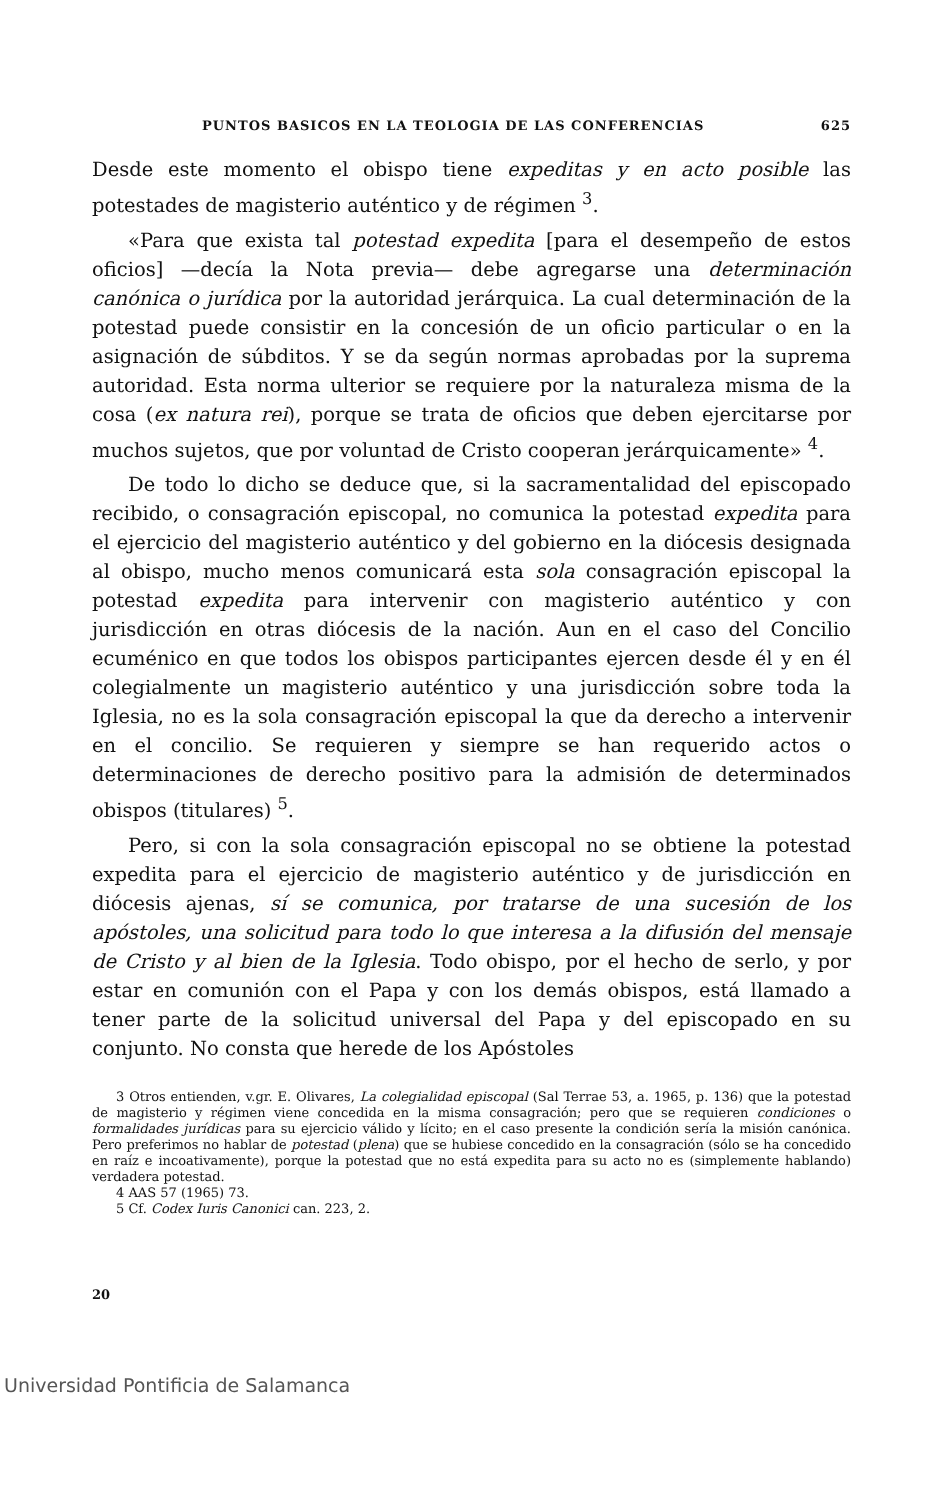PUNTOS BASICOS EN LA TEOLOGIA DE LAS CONFERENCIAS 625
Desde este momento el obispo tiene expeditas y en acto posible las potestades de magisterio auténtico y de régimen <sup>3</sup>.
«Para que exista tal potestad expedita [para el desempeño de estos oficios] —decía la Nota previa— debe agregarse una determinación canónica o jurídica por la autoridad jerárquica. La cual determinación de la potestad puede consistir en la concesión de un oficio particular o en la asignación de súbditos. Y se da según normas aprobadas por la suprema autoridad. Esta norma ulterior se requiere por la naturaleza misma de la cosa (ex natura rei), porque se trata de oficios que deben ejercitarse por muchos sujetos, que por voluntad de Cristo cooperan jerárquicamente» <sup>4</sup>.
De todo lo dicho se deduce que, si la sacramentalidad del episcopado recibido, o consagración episcopal, no comunica la potestad expedita para el ejercicio del magisterio auténtico y del gobierno en la diócesis designada al obispo, mucho menos comunicará esta sola consagración episcopal la potestad expedita para intervenir con magisterio auténtico y con jurisdicción en otras diócesis de la nación. Aun en el caso del Concilio ecuménico en que todos los obispos participantes ejercen desde él y en él colegialmente un magisterio auténtico y una jurisdicción sobre toda la Iglesia, no es la sola consagración episcopal la que da derecho a intervenir en el concilio. Se requieren y siempre se han requerido actos o determinaciones de derecho positivo para la admisión de determinados obispos (titulares) <sup>5</sup>.
Pero, si con la sola consagración episcopal no se obtiene la potestad expedita para el ejercicio de magisterio auténtico y de jurisdicción en diócesis ajenas, sí se comunica, por tratarse de una sucesión de los apóstoles, una solicitud para todo lo que interesa a la difusión del mensaje de Cristo y al bien de la Iglesia. Todo obispo, por el hecho de serlo, y por estar en comunión con el Papa y con los demás obispos, está llamado a tener parte de la solicitud universal del Papa y del episcopado en su conjunto. No consta que herede de los Apóstoles
3 Otros entienden, v.gr. E. Olivares, La colegialidad episcopal (Sal Terrae 53, a. 1965, p. 136) que la potestad de magisterio y régimen viene concedida en la misma consagración; pero que se requieren condiciones o formalidades jurídicas para su ejercicio válido y lícito; en el caso presente la condición sería la misión canónica. Pero preferimos no hablar de potestad (plena) que se hubiese concedido en la consagración (sólo se ha concedido en raíz e incoativamente), porque la potestad que no está expedita para su acto no es (simplemente hablando) verdadera potestad.
4 AAS 57 (1965) 73.
5 Cf. Codex Iuris Canonici can. 223, 2.
20
Universidad Pontificia de Salamanca